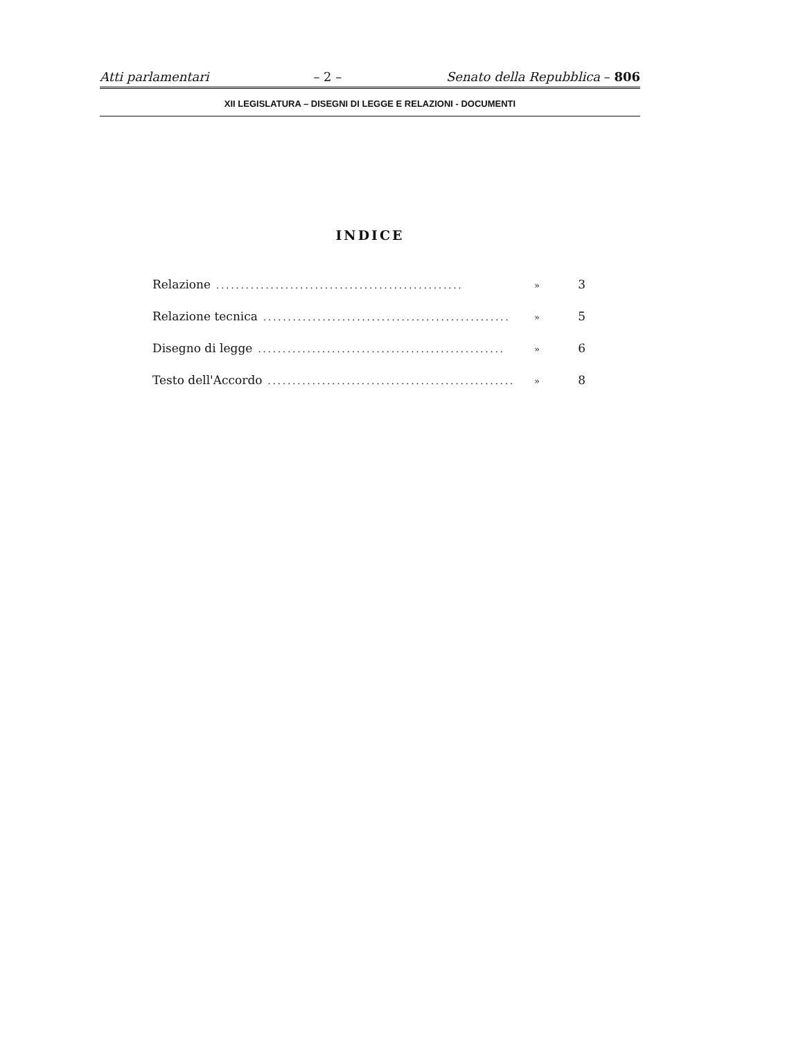Atti parlamentari – 2 – Senato della Repubblica – 806
XII LEGISLATURA – DISEGNI DI LEGGE E RELAZIONI - DOCUMENTI
INDICE
Relazione.................................................. » 3
Relazione tecnica.................................................. » 5
Disegno di legge.................................................. » 6
Testo dell'Accordo.................................................. » 8